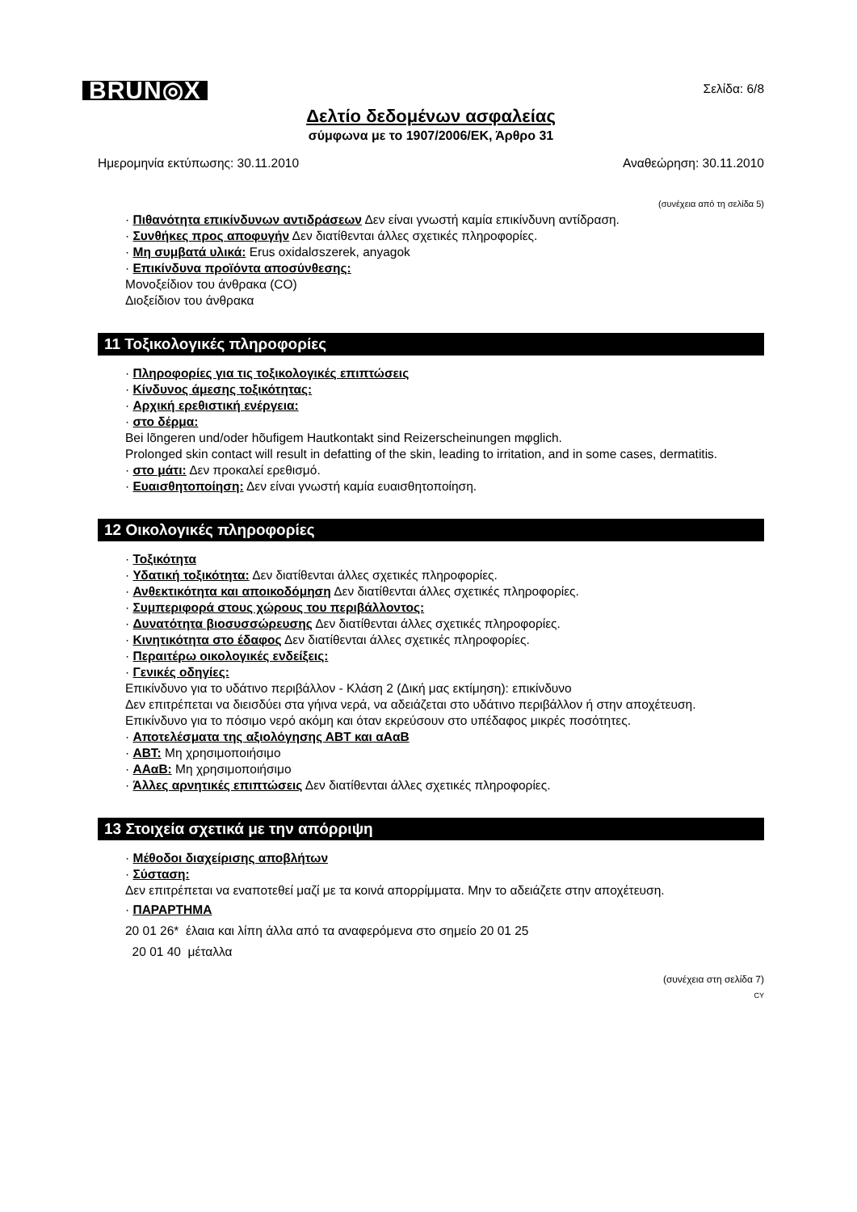BRUN◎X
Σελίδα: 6/8
Δελτίο δεδομένων ασφαλείας
σύμφωνα με το 1907/2006/ΕΚ, Άρθρο 31
Ημερομηνία εκτύπωσης: 30.11.2010 Αναθεώρηση: 30.11.2010
(συνέχεια από τη σελίδα 5)
· Πιθανότητα επικίνδυνων αντιδράσεων Δεν είναι γνωστή καμία επικίνδυνη αντίδραση.
· Συνθήκες προς αποφυγήν Δεν διατίθενται άλλες σχετικές πληροφορίες.
· Μη συμβατά υλικά: Erus oxidalσszerek, anyagok
· Επικίνδυνα προϊόντα αποσύνθεσης:
Μονοξείδιον του άνθρακα (CO)
Διοξείδιον του άνθρακα
11 Τοξικολογικές πληροφορίες
· Πληροφορίες για τις τοξικολογικές επιπτώσεις
· Κίνδυνος άμεσης τοξικότητας:
· Αρχική ερεθιστική ενέργεια:
· στο δέρμα:
Bei lõngeren und/oder hõufigem Hautkontakt sind Reizerscheinungen mφglich.
Prolonged skin contact will result in defatting of the skin, leading to irritation, and in some cases, dermatitis.
· στο μάτι: Δεν προκαλεί ερεθισμό.
· Ευαισθητοποίηση: Δεν είναι γνωστή καμία ευαισθητοποίηση.
12 Οικολογικές πληροφορίες
· Τοξικότητα
· Υδατική τοξικότητα: Δεν διατίθενται άλλες σχετικές πληροφορίες.
· Ανθεκτικότητα και αποικοδόμηση Δεν διατίθενται άλλες σχετικές πληροφορίες.
· Συμπεριφορά στους χώρους του περιβάλλοντος:
· Δυνατότητα βιοσυσσώρευσης Δεν διατίθενται άλλες σχετικές πληροφορίες.
· Κινητικότητα στο έδαφος Δεν διατίθενται άλλες σχετικές πληροφορίες.
· Περαιτέρω οικολογικές ενδείξεις:
· Γενικές οδηγίες:
Επικίνδυνο για το υδάτινο περιβάλλον - Κλάση 2 (Δική μας εκτίμηση): επικίνδυνο
Δεν επιτρέπεται να διεισδύει στα γήινα νερά, να αδειάζεται στο υδάτινο περιβάλλον ή στην αποχέτευση.
Επικίνδυνο για το πόσιμο νερό ακόμη και όταν εκρεύσουν στο υπέδαφος μικρές ποσότητες.
· Αποτελέσματα της αξιολόγησης ΑΒΤ και αΑαΒ
· ΑΒΤ: Μη χρησιμοποιήσιμο
· ΑΑαΒ: Μη χρησιμοποιήσιμο
· Άλλες αρνητικές επιπτώσεις Δεν διατίθενται άλλες σχετικές πληροφορίες.
13 Στοιχεία σχετικά με την απόρριψη
· Μέθοδοι διαχείρισης αποβλήτων
· Σύσταση:
Δεν επιτρέπεται να εναποτεθεί μαζί με τα κοινά απορρίμματα. Μην το αδειάζετε στην αποχέτευση.
· ΠΑΡΑΡΤΗΜΑ
20 01 26* έλαια και λίπη άλλα από τα αναφερόμενα στο σημείο 20 01 25
20 01 40 μέταλλα
(συνέχεια στη σελίδα 7)
CY